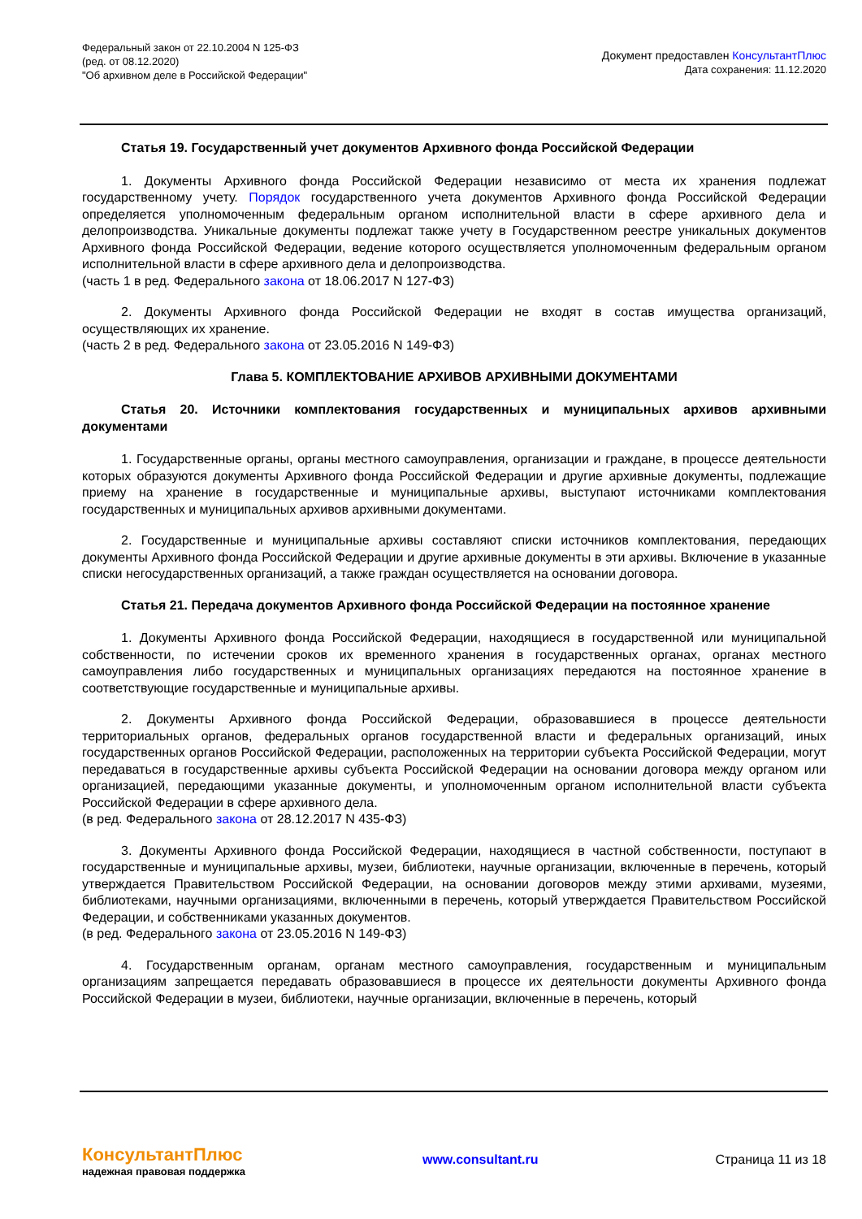Федеральный закон от 22.10.2004 N 125-ФЗ
(ред. от 08.12.2020)
"Об архивном деле в Российской Федерации"
Документ предоставлен КонсультантПлюс
Дата сохранения: 11.12.2020
Статья 19. Государственный учет документов Архивного фонда Российской Федерации
1. Документы Архивного фонда Российской Федерации независимо от места их хранения подлежат государственному учету. Порядок государственного учета документов Архивного фонда Российской Федерации определяется уполномоченным федеральным органом исполнительной власти в сфере архивного дела и делопроизводства. Уникальные документы подлежат также учету в Государственном реестре уникальных документов Архивного фонда Российской Федерации, ведение которого осуществляется уполномоченным федеральным органом исполнительной власти в сфере архивного дела и делопроизводства.
(часть 1 в ред. Федерального закона от 18.06.2017 N 127-ФЗ)
2. Документы Архивного фонда Российской Федерации не входят в состав имущества организаций, осуществляющих их хранение.
(часть 2 в ред. Федерального закона от 23.05.2016 N 149-ФЗ)
Глава 5. КОМПЛЕКТОВАНИЕ АРХИВОВ АРХИВНЫМИ ДОКУМЕНТАМИ
Статья 20. Источники комплектования государственных и муниципальных архивов архивными документами
1. Государственные органы, органы местного самоуправления, организации и граждане, в процессе деятельности которых образуются документы Архивного фонда Российской Федерации и другие архивные документы, подлежащие приему на хранение в государственные и муниципальные архивы, выступают источниками комплектования государственных и муниципальных архивов архивными документами.
2. Государственные и муниципальные архивы составляют списки источников комплектования, передающих документы Архивного фонда Российской Федерации и другие архивные документы в эти архивы. Включение в указанные списки негосударственных организаций, а также граждан осуществляется на основании договора.
Статья 21. Передача документов Архивного фонда Российской Федерации на постоянное хранение
1. Документы Архивного фонда Российской Федерации, находящиеся в государственной или муниципальной собственности, по истечении сроков их временного хранения в государственных органах, органах местного самоуправления либо государственных и муниципальных организациях передаются на постоянное хранение в соответствующие государственные и муниципальные архивы.
2. Документы Архивного фонда Российской Федерации, образовавшиеся в процессе деятельности территориальных органов, федеральных органов государственной власти и федеральных организаций, иных государственных органов Российской Федерации, расположенных на территории субъекта Российской Федерации, могут передаваться в государственные архивы субъекта Российской Федерации на основании договора между органом или организацией, передающими указанные документы, и уполномоченным органом исполнительной власти субъекта Российской Федерации в сфере архивного дела.
(в ред. Федерального закона от 28.12.2017 N 435-ФЗ)
3. Документы Архивного фонда Российской Федерации, находящиеся в частной собственности, поступают в государственные и муниципальные архивы, музеи, библиотеки, научные организации, включенные в перечень, который утверждается Правительством Российской Федерации, на основании договоров между этими архивами, музеями, библиотеками, научными организациями, включенными в перечень, который утверждается Правительством Российской Федерации, и собственниками указанных документов.
(в ред. Федерального закона от 23.05.2016 N 149-ФЗ)
4. Государственным органам, органам местного самоуправления, государственным и муниципальным организациям запрещается передавать образовавшиеся в процессе их деятельности документы Архивного фонда Российской Федерации в музеи, библиотеки, научные организации, включенные в перечень, который
КонсультантПлюс
надежная правовая поддержка
www.consultant.ru Страница 11 из 18